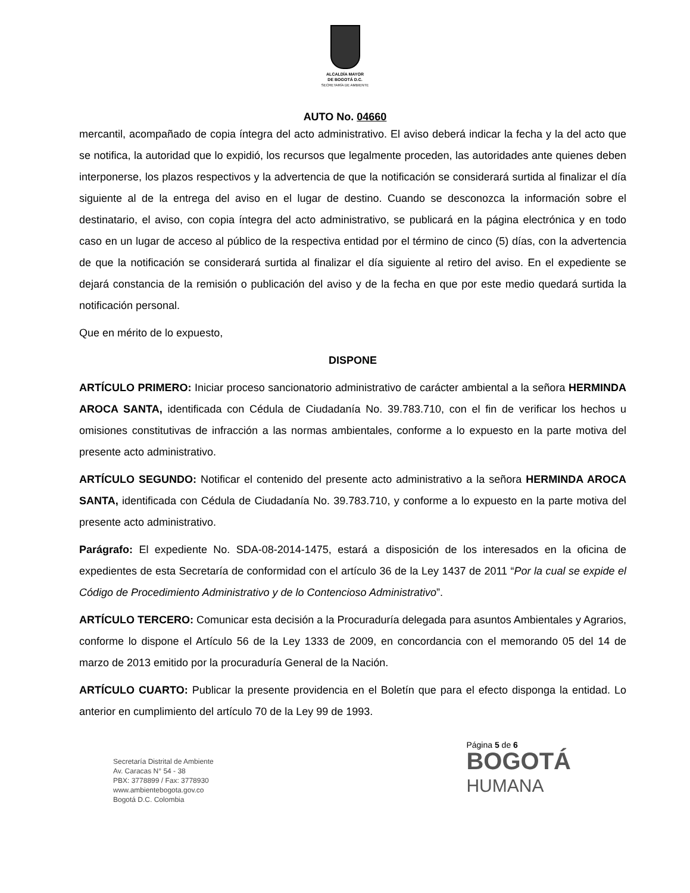ALCALDÍA MAYOR
DE BOGOTÁ D.C.
SECRETARÍA DE AMBIENTE
AUTO No. 04660
mercantil, acompañado de copia íntegra del acto administrativo. El aviso deberá indicar la fecha y la del acto que se notifica, la autoridad que lo expidió, los recursos que legalmente proceden, las autoridades ante quienes deben interponerse, los plazos respectivos y la advertencia de que la notificación se considerará surtida al finalizar el día siguiente al de la entrega del aviso en el lugar de destino. Cuando se desconozca la información sobre el destinatario, el aviso, con copia íntegra del acto administrativo, se publicará en la página electrónica y en todo caso en un lugar de acceso al público de la respectiva entidad por el término de cinco (5) días, con la advertencia de que la notificación se considerará surtida al finalizar el día siguiente al retiro del aviso. En el expediente se dejará constancia de la remisión o publicación del aviso y de la fecha en que por este medio quedará surtida la notificación personal.
Que en mérito de lo expuesto,
DISPONE
ARTÍCULO PRIMERO: Iniciar proceso sancionatorio administrativo de carácter ambiental a la señora HERMINDA AROCA SANTA, identificada con Cédula de Ciudadanía No. 39.783.710, con el fin de verificar los hechos u omisiones constitutivas de infracción a las normas ambientales, conforme a lo expuesto en la parte motiva del presente acto administrativo.
ARTÍCULO SEGUNDO: Notificar el contenido del presente acto administrativo a la señora HERMINDA AROCA SANTA, identificada con Cédula de Ciudadanía No. 39.783.710, y conforme a lo expuesto en la parte motiva del presente acto administrativo.
Parágrafo: El expediente No. SDA-08-2014-1475, estará a disposición de los interesados en la oficina de expedientes de esta Secretaría de conformidad con el artículo 36 de la Ley 1437 de 2011 “Por la cual se expide el Código de Procedimiento Administrativo y de lo Contencioso Administrativo”.
ARTÍCULO TERCERO: Comunicar esta decisión a la Procuraduría delegada para asuntos Ambientales y Agrarios, conforme lo dispone el Artículo 56 de la Ley 1333 de 2009, en concordancia con el memorando 05 del 14 de marzo de 2013 emitido por la procuraduría General de la Nación.
ARTÍCULO CUARTO: Publicar la presente providencia en el Boletín que para el efecto disponga la entidad. Lo anterior en cumplimiento del artículo 70 de la Ley 99 de 1993.
Secretaría Distrital de Ambiente
Av. Caracas N° 54 - 38
PBX: 3778899 / Fax: 3778930
www.ambientebogota.gov.co
Bogotá D.C. Colombia
Página 5 de 6
BOGOTÁ
HUMANA